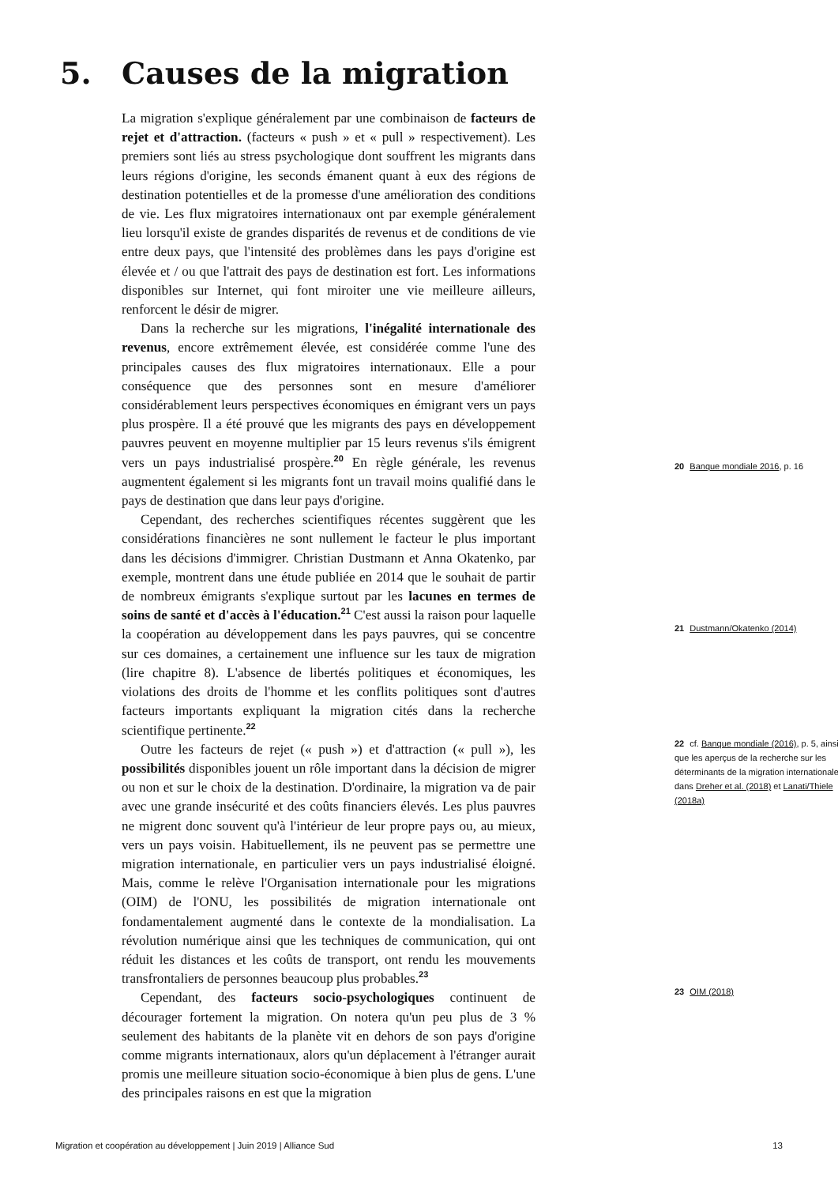5. Causes de la migration
La migration s'explique généralement par une combinaison de facteurs de rejet et d'attraction. (facteurs « push » et « pull » respectivement). Les premiers sont liés au stress psychologique dont souffrent les migrants dans leurs régions d'origine, les seconds émanent quant à eux des régions de destination potentielles et de la promesse d'une amélioration des conditions de vie. Les flux migratoires internationaux ont par exemple généralement lieu lorsqu'il existe de grandes disparités de revenus et de conditions de vie entre deux pays, que l'intensité des problèmes dans les pays d'origine est élevée et / ou que l'attrait des pays de destination est fort. Les informations disponibles sur Internet, qui font miroiter une vie meilleure ailleurs, renforcent le désir de migrer.
Dans la recherche sur les migrations, l'inégalité internationale des revenus, encore extrêmement élevée, est considérée comme l'une des principales causes des flux migratoires internationaux. Elle a pour conséquence que des personnes sont en mesure d'améliorer considérablement leurs perspectives économiques en émigrant vers un pays plus prospère. Il a été prouvé que les migrants des pays en développement pauvres peuvent en moyenne multiplier par 15 leurs revenus s'ils émigrent vers un pays industrialisé prospère.<sup>20</sup> En règle générale, les revenus augmentent également si les migrants font un travail moins qualifié dans le pays de destination que dans leur pays d'origine.
Cependant, des recherches scientifiques récentes suggèrent que les considérations financières ne sont nullement le facteur le plus important dans les décisions d'immigrer. Christian Dustmann et Anna Okatenko, par exemple, montrent dans une étude publiée en 2014 que le souhait de partir de nombreux émigrants s'explique surtout par les lacunes en termes de soins de santé et d'accès à l'éducation.<sup>21</sup> C'est aussi la raison pour laquelle la coopération au développement dans les pays pauvres, qui se concentre sur ces domaines, a certainement une influence sur les taux de migration (lire chapitre 8). L'absence de libertés politiques et économiques, les violations des droits de l'homme et les conflits politiques sont d'autres facteurs importants expliquant la migration cités dans la recherche scientifique pertinente.<sup>22</sup>
Outre les facteurs de rejet (« push ») et d'attraction (« pull »), les possibilités disponibles jouent un rôle important dans la décision de migrer ou non et sur le choix de la destination. D'ordinaire, la migration va de pair avec une grande insécurité et des coûts financiers élevés. Les plus pauvres ne migrent donc souvent qu'à l'intérieur de leur propre pays ou, au mieux, vers un pays voisin. Habituellement, ils ne peuvent pas se permettre une migration internationale, en particulier vers un pays industrialisé éloigné. Mais, comme le relève l'Organisation internationale pour les migrations (OIM) de l'ONU, les possibilités de migration internationale ont fondamentalement augmenté dans le contexte de la mondialisation. La révolution numérique ainsi que les techniques de communication, qui ont réduit les distances et les coûts de transport, ont rendu les mouvements transfrontaliers de personnes beaucoup plus probables.<sup>23</sup>
Cependant, des facteurs socio-psychologiques continuent de décourager fortement la migration. On notera qu'un peu plus de 3 % seulement des habitants de la planète vit en dehors de son pays d'origine comme migrants internationaux, alors qu'un déplacement à l'étranger aurait promis une meilleure situation socio-économique à bien plus de gens. L'une des principales raisons en est que la migration
20 Banque mondiale 2016, p. 16
21 Dustmann/Okatenko (2014)
22 cf. Banque mondiale (2016), p. 5, ainsi que les aperçus de la recherche sur les déterminants de la migration internationale dans Dreher et al. (2018) et Lanati/Thiele (2018a)
23 OIM (2018)
Migration et coopération au développement | Juin 2019 | Alliance Sud 13